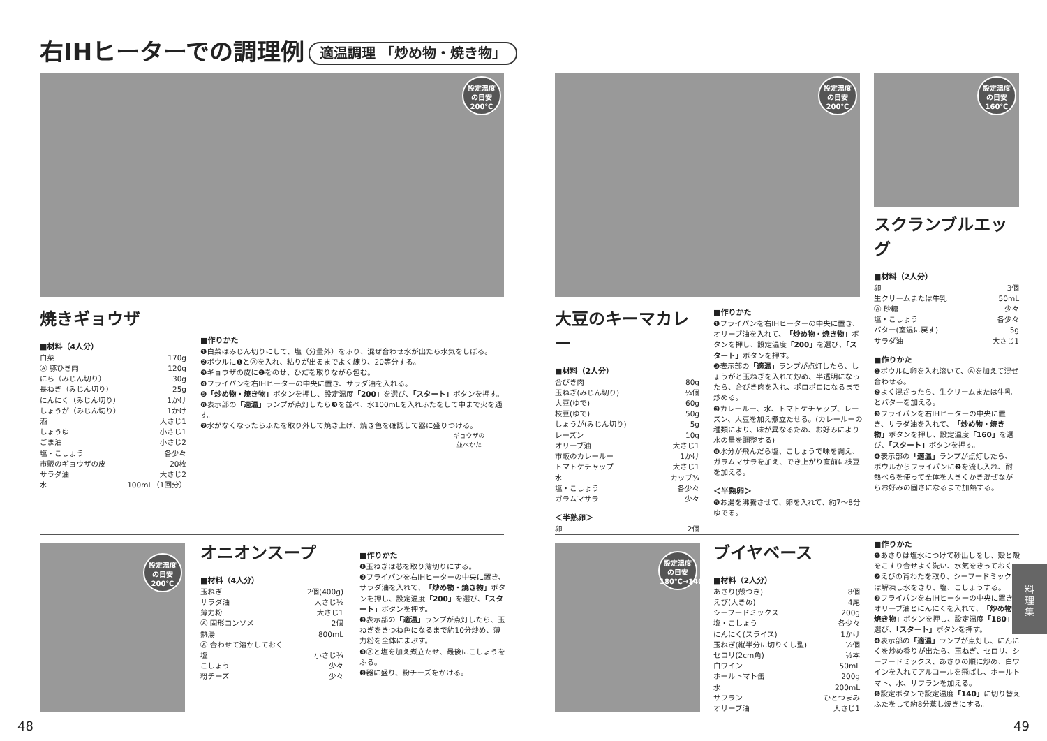右IHヒーターでの調理例 適温調理 「炒め物・焼き物」
設定温度
の目安
200℃
焼きギョウザ
■材料（4人分）
白菜 170g
Ⓐ 豚ひき肉 120g
にら（みじん切り） 30g
長ねぎ（みじん切り） 25g
にんにく（みじん切り） 1かけ
しょうが（みじん切り） 1かけ
酒 大さじ1
しょうゆ 小さじ1
ごま油 小さじ2
塩・こしょう 各少々
市販のギョウザの皮 20枚
サラダ油 大さじ2
水 100mL（1回分）
■作りかた
❶白菜はみじん切りにして、塩（分量外）をふり、混ぜ合わせ水が出たら水気をしぼる。
❷ボウルに❶とⒶを入れ、粘りが出るまでよく練り、20等分する。
❸ギョウザの皮に❷をのせ、ひだを取りながら包む。
❹フライパンを右IHヒーターの中央に置き、サラダ油を入れる。
❺「炒め物・焼き物」ボタンを押し、設定温度「200」を選び、「スタート」ボタンを押す。
❻表示部の「適温」ランプが点灯したら❸を並べ、水100mLを入れふたをして中まで火を通す。
❼水がなくなったらふたを取り外して焼き上げ、焼き色を確認して器に盛りつける。
ギョウザの
並べかた
設定温度
の目安
200℃
オニオンスープ
■材料（4人分）
玉ねぎ 2個(400g)
サラダ油 大さじ½
薄力粉 大さじ1
Ⓐ 固形コンソメ 2個
熱湯 800mL
Ⓐ 合わせて溶かしておく
塩 小さじ¾
こしょう 少々
粉チーズ 少々
■作りかた
❶玉ねぎは芯を取り薄切りにする。
❷フライパンを右IHヒーターの中央に置き、サラダ油を入れて、「炒め物・焼き物」ボタンを押し、設定温度「200」を選び、「スタート」ボタンを押す。
❸表示部の「適温」ランプが点灯したら、玉ねぎをきつね色になるまで約10分炒め、薄力粉を全体にまぶす。
❹Ⓐと塩を加え煮立たせ、最後にこしょうをふる。
❺器に盛り、粉チーズをかける。
48
設定温度
の目安
200℃
設定温度
の目安
160℃
大豆のキーマカレー
■材料（2人分）
合びき肉 80g
玉ねぎ(みじん切り) ¼個
大豆(ゆで) 60g
枝豆(ゆで) 50g
しょうが(みじん切り) 5g
レーズン 10g
オリーブ油 大さじ1
市販のカレールー 1かけ
トマトケチャップ 大さじ1
水 カップ¾
塩・こしょう 各少々
ガラムマサラ 少々
＜半熟卵＞
卵 2個
■作りかた
❶フライパンを右IHヒーターの中央に置き、オリーブ油を入れて、「炒め物・焼き物」ボタンを押し、設定温度「200」を選び、「スタート」ボタンを押す。
❷表示部の「適温」ランプが点灯したら、しょうがと玉ねぎを入れて炒め、半透明になったら、合びき肉を入れ、ポロポロになるまで炒める。
❸カレールー、水、トマトケチャップ、レーズン、大豆を加え煮立たせる。(カレールーの種類により、味が異なるため、お好みにより水の量を調整する)
❹水分が飛んだら塩、こしょうで味を調え、ガラムマサラを加え、でき上がり直前に枝豆を加える。
＜半熟卵＞
❺お湯を沸騰させて、卵を入れて、約7～8分ゆでる。
スクランブルエッグ
■材料（2人分）
卵 3個
生クリームまたは牛乳 50mL
Ⓐ 砂糖 少々
塩・こしょう 各少々
バター(室温に戻す) 5g
サラダ油 大さじ1
■作りかた
❶ボウルに卵を入れ溶いて、Ⓐを加えて混ぜ合わせる。
❷よく混ざったら、生クリームまたは牛乳とバターを加える。
❸フライパンを右IHヒーターの中央に置き、サラダ油を入れて、「炒め物・焼き物」ボタンを押し、設定温度「160」を選び、「スタート」ボタンを押す。
❹表示部の「適温」ランプが点灯したら、ボウルからフライパンに❷を流し入れ、耐熱べらを使って全体を大きくかき混ぜながらお好みの固さになるまで加熱する。
設定温度
の目安
180℃→140℃
ブイヤベース
■材料（2人分）
あさり(殻つき) 8個
えび(大きめ) 4尾
シーフードミックス 200g
塩・こしょう 各少々
にんにく(スライス) 1かけ
玉ねぎ(縦半分に切りくし型) ½個
セロリ(2cm角) ½本
白ワイン 50mL
ホールトマト缶 200g
水 200mL
サフラン ひとつまみ
オリーブ油 大さじ1
■作りかた
❶あさりは塩水につけて砂出しをし、殻と殻をこすり合せよく洗い、水気をきっておく。
❷えびの背わたを取り、シーフードミックスは解凍し水をきり、塩、こしょうする。
❸フライパンを右IHヒーターの中央に置き、オリーブ油とにんにくを入れて、「炒め物・焼き物」ボタンを押し、設定温度「180」を選び、「スタート」ボタンを押す。
❹表示部の「適温」ランプが点灯し、にんにくを炒め香りが出たら、玉ねぎ、セロリ、シーフードミックス、あさりの順に炒め、白ワインを入れてアルコールを飛ばし、ホールトマト、水、サフランを加える。
❺設定ボタンで設定温度「140」に切り替えふたをして約8分蒸し焼きにする。
料
理
集
49